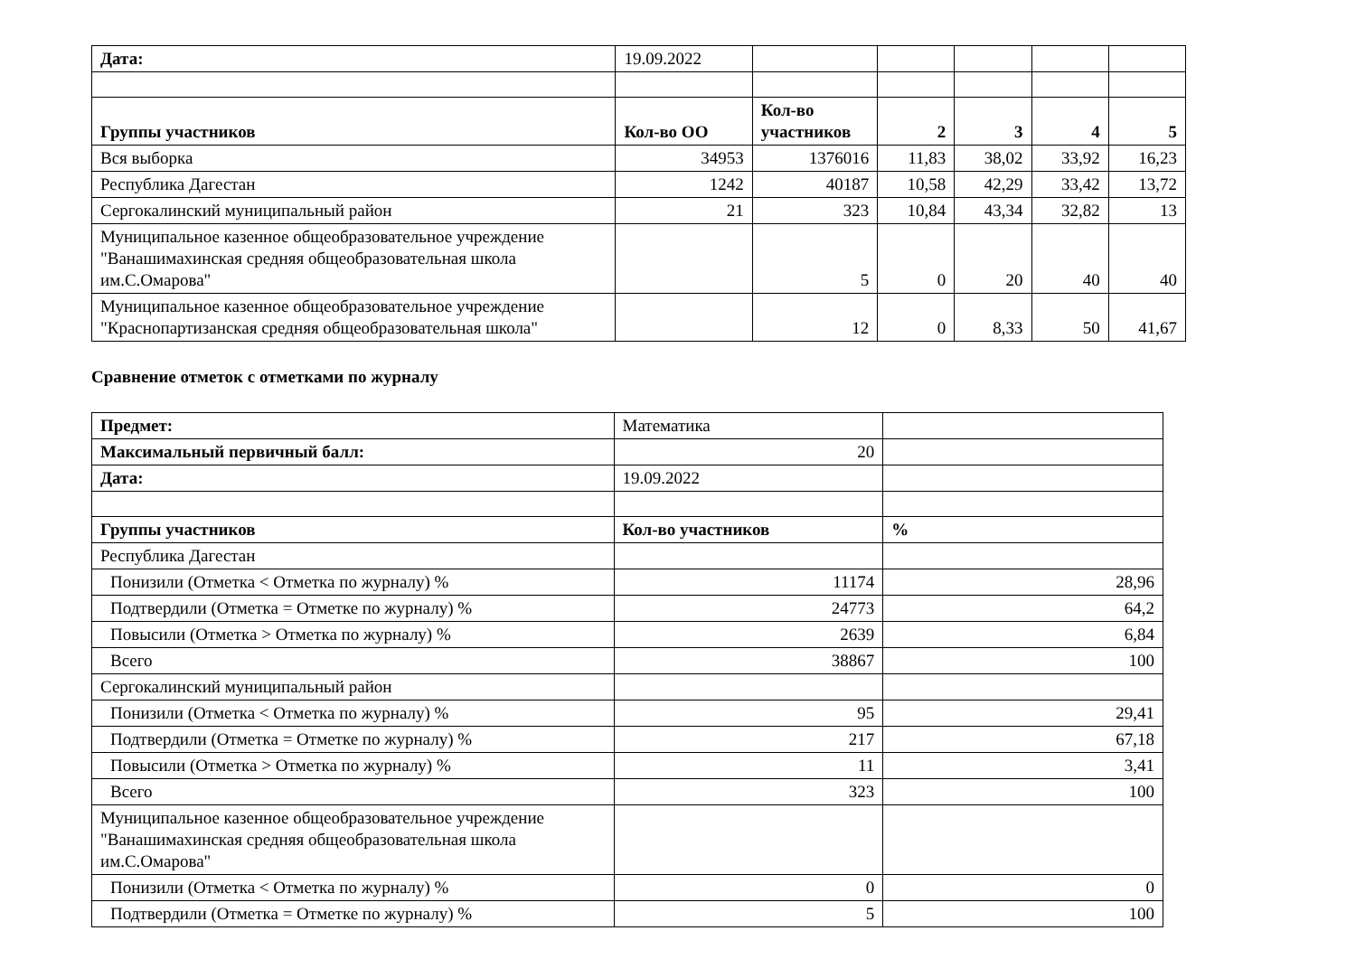| Дата: | 19.09.2022 | | | | | |
| Группы участников | Кол-во ОО | Кол-во участников | 2 | 3 | 4 | 5 |
| Вся выборка | 34953 | 1376016 | 11,83 | 38,02 | 33,92 | 16,23 |
| Республика Дагестан | 1242 | 40187 | 10,58 | 42,29 | 33,42 | 13,72 |
| Сергокалинский муниципальный район | 21 | 323 | 10,84 | 43,34 | 32,82 | 13 |
| Муниципальное казенное общеобразовательное учреждение "Ванашимахинская средняя общеобразовательная школа им.С.Омарова" | | 5 | 0 | 20 | 40 | 40 |
| Муниципальное казенное общеобразовательное учреждение "Краснопартизанская средняя общеобразовательная школа" | | 12 | 0 | 8,33 | 50 | 41,67 |
Сравнение отметок с отметками по журналу
| Предмет: | Математика | |
| Максимальный первичный балл: | 20 | |
| Дата: | 19.09.2022 | |
| Группы участников | Кол-во участников | % |
| Республика Дагестан | | |
| Понизили (Отметка < Отметка по журналу) % | 11174 | 28,96 |
| Подтвердили (Отметка = Отметке по журналу) % | 24773 | 64,2 |
| Повысили (Отметка > Отметка по журналу) % | 2639 | 6,84 |
| Всего | 38867 | 100 |
| Сергокалинский муниципальный район | | |
| Понизили (Отметка < Отметка по журналу) % | 95 | 29,41 |
| Подтвердили (Отметка = Отметке по журналу) % | 217 | 67,18 |
| Повысили (Отметка > Отметка по журналу) % | 11 | 3,41 |
| Всего | 323 | 100 |
| Муниципальное казенное общеобразовательное учреждение "Ванашимахинская средняя общеобразовательная школа им.С.Омарова" | | |
| Понизили (Отметка < Отметка по журналу) % | 0 | 0 |
| Подтвердили (Отметка = Отметке по журналу) % | 5 | 100 |